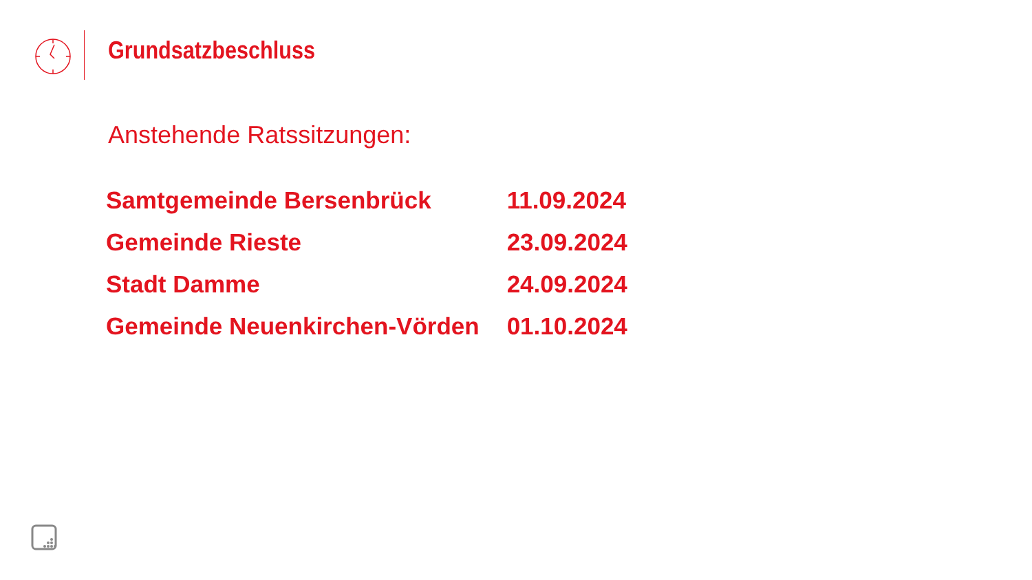Grundsatzbeschluss
Anstehende Ratssitzungen:
| Samtgemeinde Bersenbrück | 11.09.2024 |
| Gemeinde Rieste | 23.09.2024 |
| Stadt Damme | 24.09.2024 |
| Gemeinde Neuenkirchen-Vörden | 01.10.2024 |